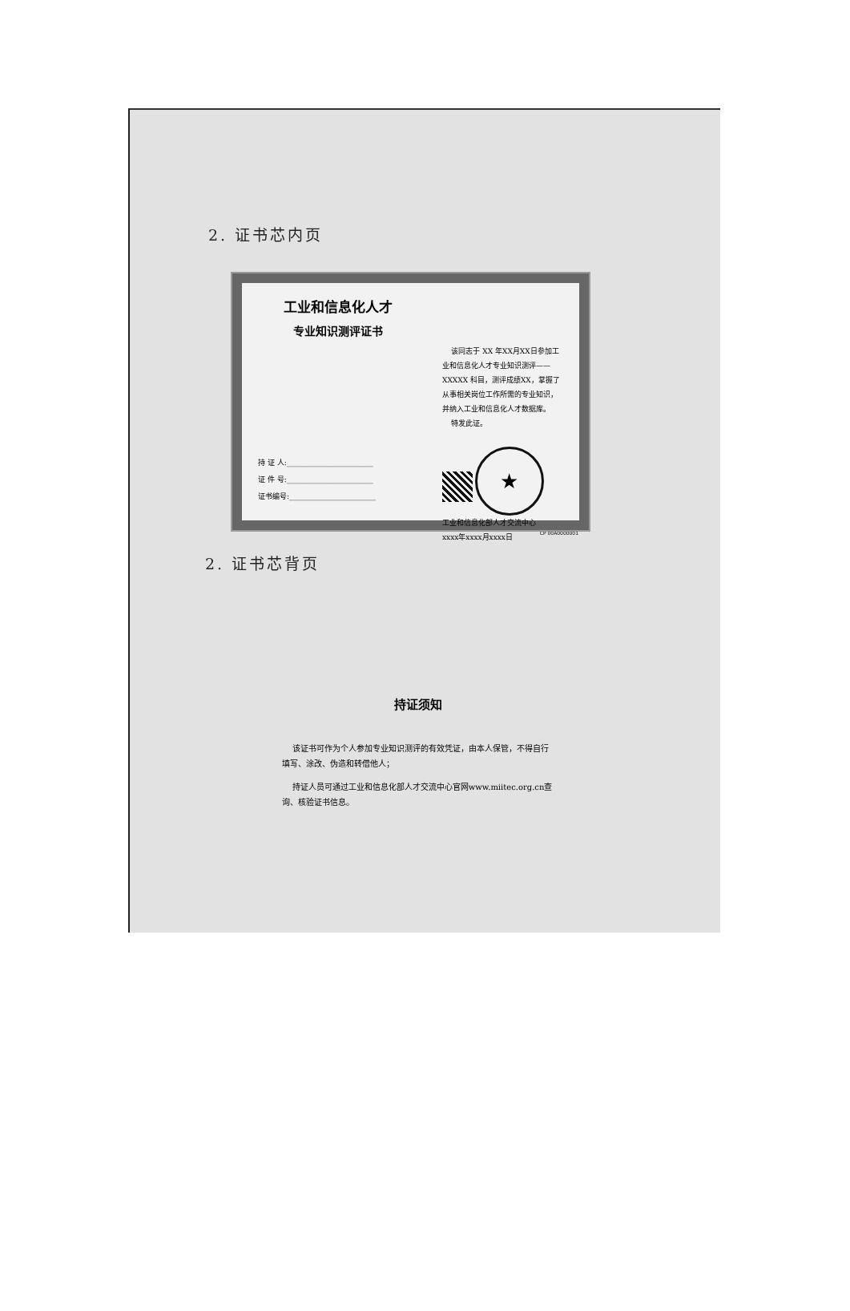2. 证书芯内页
工业和信息化人才
专业知识测评证书
持 证 人:________________________
证 件 号:________________________
证书编号:________________________
该同志于 XX 年XX月XX日参加工业和信息化人才专业知识测评——XXXXX 科目，测评成绩XX，掌握了从事相关岗位工作所需的专业知识，并纳入工业和信息化人才数据库。
特发此证。
★
工业和信息化部人才交流中心
xxxx年xxxx月xxxx日
CP 00A0000001
2. 证书芯背页
持证须知
该证书可作为个人参加专业知识测评的有效凭证，由本人保管，不得自行填写、涂改、伪造和转借他人；
持证人员可通过工业和信息化部人才交流中心官网www.miitec.org.cn查询、核验证书信息。